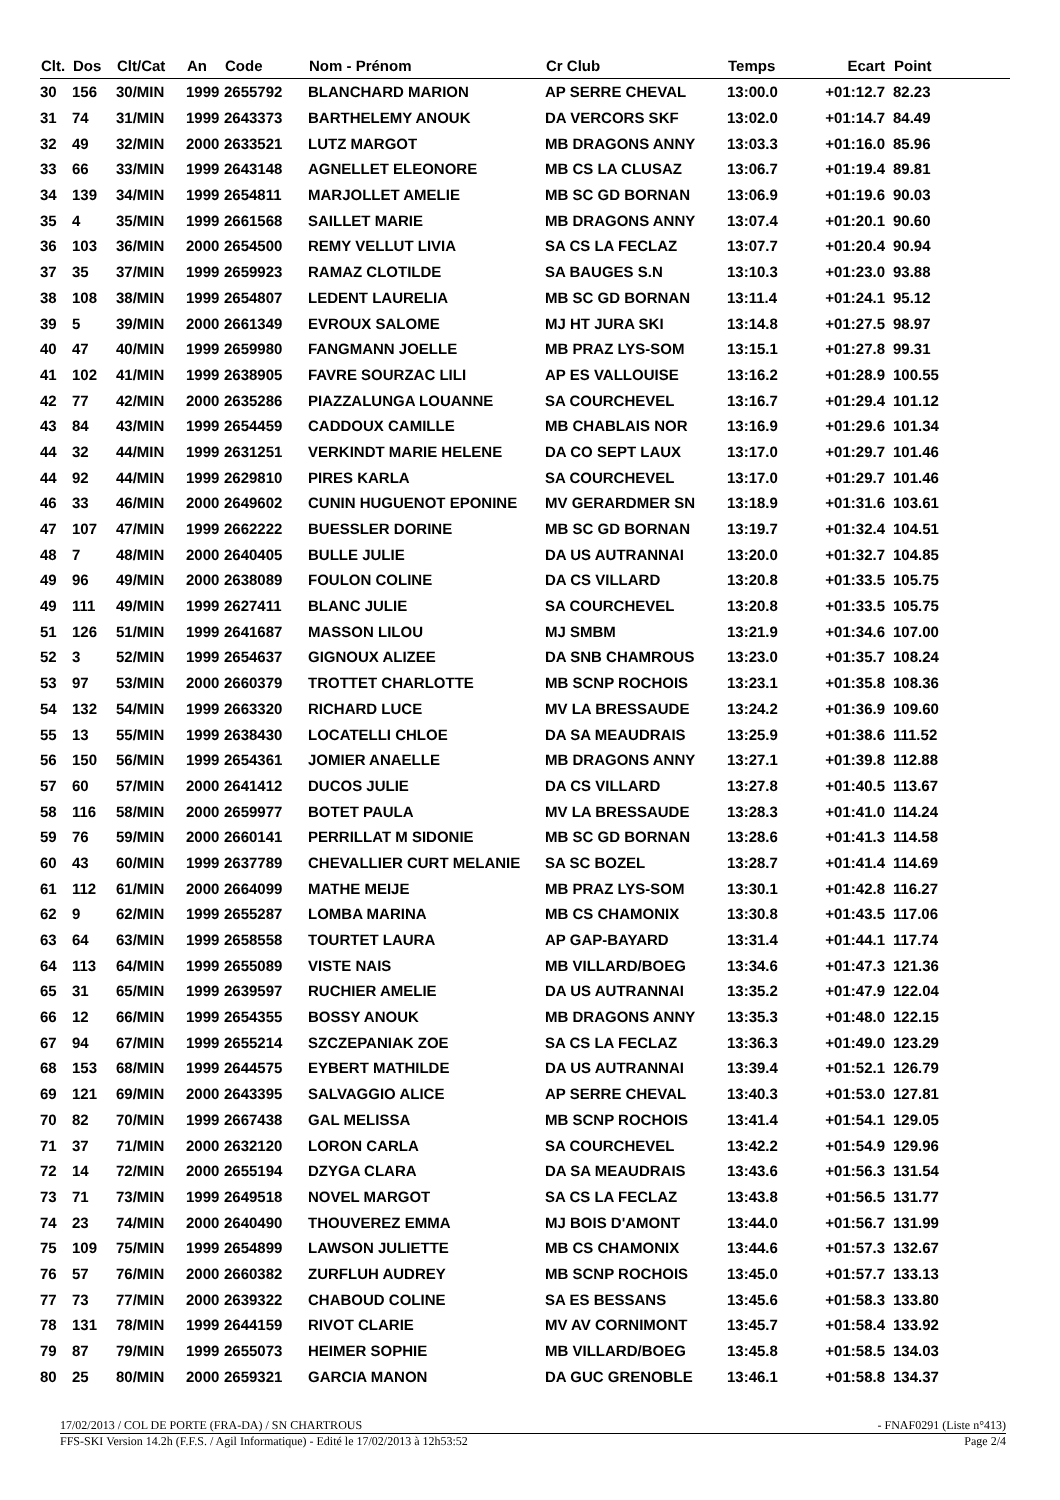| Clt. | Dos | Clt/Cat | An | Code | Nom - Prénom | Cr Club | Temps | Ecart | Point |
| --- | --- | --- | --- | --- | --- | --- | --- | --- | --- |
| 30 | 156 | 30/MIN | 1999 | 2655792 | BLANCHARD MARION | AP SERRE CHEVAL | 13:00.0 | +01:12.7 | 82.23 |
| 31 | 74 | 31/MIN | 1999 | 2643373 | BARTHELEMY ANOUK | DA VERCORS SKF | 13:02.0 | +01:14.7 | 84.49 |
| 32 | 49 | 32/MIN | 2000 | 2633521 | LUTZ MARGOT | MB DRAGONS ANNY | 13:03.3 | +01:16.0 | 85.96 |
| 33 | 66 | 33/MIN | 1999 | 2643148 | AGNELLET ELEONORE | MB CS LA CLUSAZ | 13:06.7 | +01:19.4 | 89.81 |
| 34 | 139 | 34/MIN | 1999 | 2654811 | MARJOLLET AMELIE | MB SC GD BORNAN | 13:06.9 | +01:19.6 | 90.03 |
| 35 | 4 | 35/MIN | 1999 | 2661568 | SAILLET MARIE | MB DRAGONS ANNY | 13:07.4 | +01:20.1 | 90.60 |
| 36 | 103 | 36/MIN | 2000 | 2654500 | REMY VELLUT LIVIA | SA CS LA FECLAZ | 13:07.7 | +01:20.4 | 90.94 |
| 37 | 35 | 37/MIN | 1999 | 2659923 | RAMAZ CLOTILDE | SA BAUGES S.N | 13:10.3 | +01:23.0 | 93.88 |
| 38 | 108 | 38/MIN | 1999 | 2654807 | LEDENT LAURELIA | MB SC GD BORNAN | 13:11.4 | +01:24.1 | 95.12 |
| 39 | 5 | 39/MIN | 2000 | 2661349 | EVROUX SALOME | MJ HT JURA SKI | 13:14.8 | +01:27.5 | 98.97 |
| 40 | 47 | 40/MIN | 1999 | 2659980 | FANGMANN JOELLE | MB PRAZ LYS-SOM | 13:15.1 | +01:27.8 | 99.31 |
| 41 | 102 | 41/MIN | 1999 | 2638905 | FAVRE SOURZAC LILI | AP ES VALLOUISE | 13:16.2 | +01:28.9 | 100.55 |
| 42 | 77 | 42/MIN | 2000 | 2635286 | PIAZZALUNGA LOUANNE | SA COURCHEVEL | 13:16.7 | +01:29.4 | 101.12 |
| 43 | 84 | 43/MIN | 1999 | 2654459 | CADDOUX CAMILLE | MB CHABLAIS NOR | 13:16.9 | +01:29.6 | 101.34 |
| 44 | 32 | 44/MIN | 1999 | 2631251 | VERKINDT MARIE HELENE | DA CO SEPT LAUX | 13:17.0 | +01:29.7 | 101.46 |
| 44 | 92 | 44/MIN | 1999 | 2629810 | PIRES KARLA | SA COURCHEVEL | 13:17.0 | +01:29.7 | 101.46 |
| 46 | 33 | 46/MIN | 2000 | 2649602 | CUNIN HUGUENOT EPONINE | MV GERARDMER SN | 13:18.9 | +01:31.6 | 103.61 |
| 47 | 107 | 47/MIN | 1999 | 2662222 | BUESSLER DORINE | MB SC GD BORNAN | 13:19.7 | +01:32.4 | 104.51 |
| 48 | 7 | 48/MIN | 2000 | 2640405 | BULLE JULIE | DA US AUTRANNAI | 13:20.0 | +01:32.7 | 104.85 |
| 49 | 96 | 49/MIN | 2000 | 2638089 | FOULON COLINE | DA CS VILLARD | 13:20.8 | +01:33.5 | 105.75 |
| 49 | 111 | 49/MIN | 1999 | 2627411 | BLANC JULIE | SA COURCHEVEL | 13:20.8 | +01:33.5 | 105.75 |
| 51 | 126 | 51/MIN | 1999 | 2641687 | MASSON LILOU | MJ SMBM | 13:21.9 | +01:34.6 | 107.00 |
| 52 | 3 | 52/MIN | 1999 | 2654637 | GIGNOUX ALIZEE | DA SNB CHAMROUS | 13:23.0 | +01:35.7 | 108.24 |
| 53 | 97 | 53/MIN | 2000 | 2660379 | TROTTET CHARLOTTE | MB SCNP ROCHOIS | 13:23.1 | +01:35.8 | 108.36 |
| 54 | 132 | 54/MIN | 1999 | 2663320 | RICHARD LUCE | MV LA BRESSAUDE | 13:24.2 | +01:36.9 | 109.60 |
| 55 | 13 | 55/MIN | 1999 | 2638430 | LOCATELLI CHLOE | DA SA MEAUDRAIS | 13:25.9 | +01:38.6 | 111.52 |
| 56 | 150 | 56/MIN | 1999 | 2654361 | JOMIER ANAELLE | MB DRAGONS ANNY | 13:27.1 | +01:39.8 | 112.88 |
| 57 | 60 | 57/MIN | 2000 | 2641412 | DUCOS JULIE | DA CS VILLARD | 13:27.8 | +01:40.5 | 113.67 |
| 58 | 116 | 58/MIN | 2000 | 2659977 | BOTET PAULA | MV LA BRESSAUDE | 13:28.3 | +01:41.0 | 114.24 |
| 59 | 76 | 59/MIN | 2000 | 2660141 | PERRILLAT M SIDONIE | MB SC GD BORNAN | 13:28.6 | +01:41.3 | 114.58 |
| 60 | 43 | 60/MIN | 1999 | 2637789 | CHEVALLIER CURT MELANIE | SA SC BOZEL | 13:28.7 | +01:41.4 | 114.69 |
| 61 | 112 | 61/MIN | 2000 | 2664099 | MATHE MEIJE | MB PRAZ LYS-SOM | 13:30.1 | +01:42.8 | 116.27 |
| 62 | 9 | 62/MIN | 1999 | 2655287 | LOMBA MARINA | MB CS CHAMONIX | 13:30.8 | +01:43.5 | 117.06 |
| 63 | 64 | 63/MIN | 1999 | 2658558 | TOURTET LAURA | AP GAP-BAYARD | 13:31.4 | +01:44.1 | 117.74 |
| 64 | 113 | 64/MIN | 1999 | 2655089 | VISTE NAIS | MB VILLARD/BOEG | 13:34.6 | +01:47.3 | 121.36 |
| 65 | 31 | 65/MIN | 1999 | 2639597 | RUCHIER AMELIE | DA US AUTRANNAI | 13:35.2 | +01:47.9 | 122.04 |
| 66 | 12 | 66/MIN | 1999 | 2654355 | BOSSY ANOUK | MB DRAGONS ANNY | 13:35.3 | +01:48.0 | 122.15 |
| 67 | 94 | 67/MIN | 1999 | 2655214 | SZCZEPANIAK ZOE | SA CS LA FECLAZ | 13:36.3 | +01:49.0 | 123.29 |
| 68 | 153 | 68/MIN | 1999 | 2644575 | EYBERT MATHILDE | DA US AUTRANNAI | 13:39.4 | +01:52.1 | 126.79 |
| 69 | 121 | 69/MIN | 2000 | 2643395 | SALVAGGIO ALICE | AP SERRE CHEVAL | 13:40.3 | +01:53.0 | 127.81 |
| 70 | 82 | 70/MIN | 1999 | 2667438 | GAL MELISSA | MB SCNP ROCHOIS | 13:41.4 | +01:54.1 | 129.05 |
| 71 | 37 | 71/MIN | 2000 | 2632120 | LORON CARLA | SA COURCHEVEL | 13:42.2 | +01:54.9 | 129.96 |
| 72 | 14 | 72/MIN | 2000 | 2655194 | DZYGA CLARA | DA SA MEAUDRAIS | 13:43.6 | +01:56.3 | 131.54 |
| 73 | 71 | 73/MIN | 1999 | 2649518 | NOVEL MARGOT | SA CS LA FECLAZ | 13:43.8 | +01:56.5 | 131.77 |
| 74 | 23 | 74/MIN | 2000 | 2640490 | THOUVEREZ EMMA | MJ BOIS D'AMONT | 13:44.0 | +01:56.7 | 131.99 |
| 75 | 109 | 75/MIN | 1999 | 2654899 | LAWSON JULIETTE | MB CS CHAMONIX | 13:44.6 | +01:57.3 | 132.67 |
| 76 | 57 | 76/MIN | 2000 | 2660382 | ZURFLUH AUDREY | MB SCNP ROCHOIS | 13:45.0 | +01:57.7 | 133.13 |
| 77 | 73 | 77/MIN | 2000 | 2639322 | CHABOUD COLINE | SA ES BESSANS | 13:45.6 | +01:58.3 | 133.80 |
| 78 | 131 | 78/MIN | 1999 | 2644159 | RIVOT CLARIE | MV AV CORNIMONT | 13:45.7 | +01:58.4 | 133.92 |
| 79 | 87 | 79/MIN | 1999 | 2655073 | HEIMER SOPHIE | MB VILLARD/BOEG | 13:45.8 | +01:58.5 | 134.03 |
| 80 | 25 | 80/MIN | 2000 | 2659321 | GARCIA MANON | DA GUC GRENOBLE | 13:46.1 | +01:58.8 | 134.37 |
17/02/2013 / COL DE PORTE (FRA-DA) / SN CHARTROUS - FNAF0291 (Liste n°413)
FFS-SKI Version 14.2h (F.F.S. / Agil Informatique) - Edité le 17/02/2013 à 12h53:52 Page 2/4